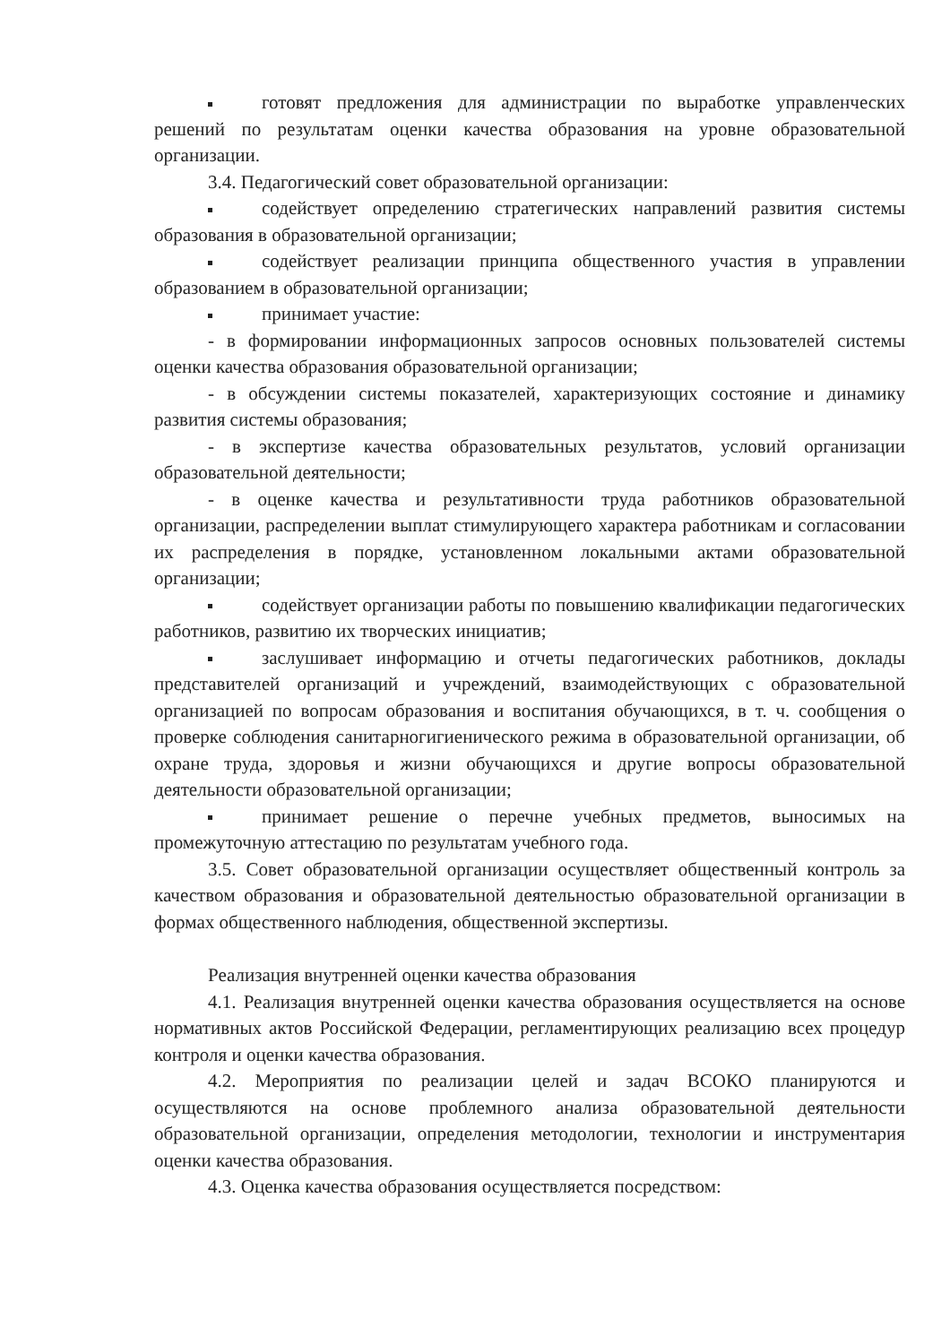готовят предложения для администрации по выработке управленческих решений по результатам оценки качества образования на уровне образовательной организации.
3.4. Педагогический совет образовательной организации:
содействует определению стратегических направлений развития системы образования в образовательной организации;
содействует реализации принципа общественного участия в управлении образованием в образовательной организации;
принимает участие:
- в формировании информационных запросов основных пользователей системы оценки качества образования образовательной организации;
- в обсуждении системы показателей, характеризующих состояние и динамику развития системы образования;
- в экспертизе качества образовательных результатов, условий организации образовательной деятельности;
- в оценке качества и результативности труда работников образовательной организации, распределении выплат стимулирующего характера работникам и согласовании их распределения в порядке, установленном локальными актами образовательной организации;
содействует организации работы по повышению квалификации педагогических работников, развитию их творческих инициатив;
заслушивает информацию и отчеты педагогических работников, доклады представителей организаций и учреждений, взаимодействующих с образовательной организацией по вопросам образования и воспитания обучающихся, в т. ч. сообщения о проверке соблюдения санитарногигиенического режима в образовательной организации, об охране труда, здоровья и жизни обучающихся и другие вопросы образовательной деятельности образовательной организации;
принимает решение о перечне учебных предметов, выносимых на промежуточную аттестацию по результатам учебного года.
3.5. Совет образовательной организации осуществляет общественный контроль за качеством образования и образовательной деятельностью образовательной организации в формах общественного наблюдения, общественной экспертизы.
Реализация внутренней оценки качества образования
4.1. Реализация внутренней оценки качества образования осуществляется на основе нормативных актов Российской Федерации, регламентирующих реализацию всех процедур контроля и оценки качества образования.
4.2. Мероприятия по реализации целей и задач ВСОКО планируются и осуществляются на основе проблемного анализа образовательной деятельности образовательной организации, определения методологии, технологии и инструментария оценки качества образования.
4.3. Оценка качества образования осуществляется посредством: